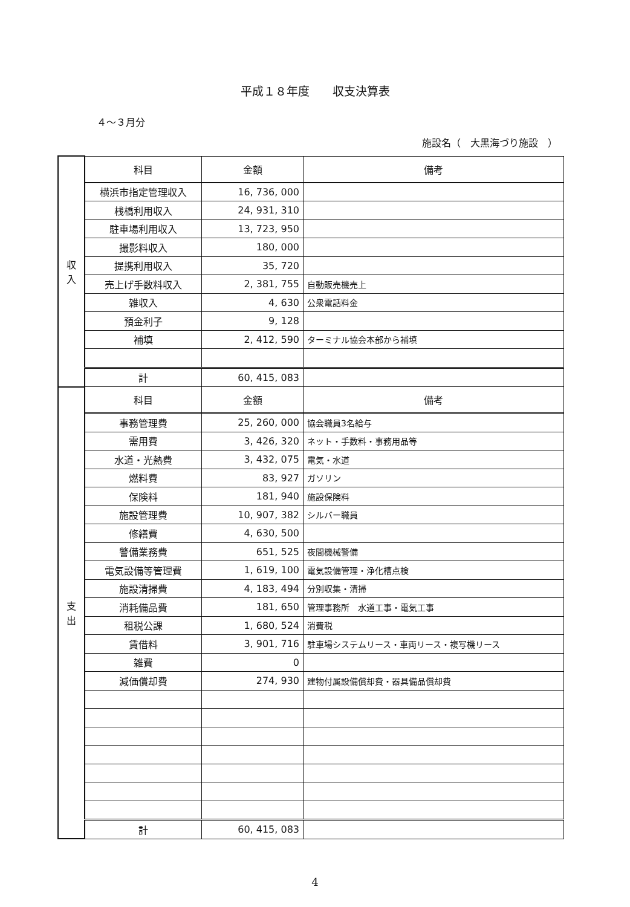平成１８年度　　収支決算表
４～３月分
施設名（　大黒海づり施設　）
| 収 入 | 科目 | 金額 | 備考 |
| | 横浜市指定管理収入 | 16, 736, 000 | |
| | 桟橋利用収入 | 24, 931, 310 | |
| | 駐車場利用収入 | 13, 723, 950 | |
| | 撮影料収入 | 180, 000 | |
| | 提携利用収入 | 35, 720 | |
| | 売上げ手数料収入 | 2, 381, 755 | 自動販売機売上 |
| | 雑収入 | 4, 630 | 公衆電話料金 |
| | 預金利子 | 9, 128 | |
| | 補填 | 2, 412, 590 | ターミナル協会本部から補填 |
| | 計 | 60, 415, 083 | |
| 支 出 | 科目 | 金額 | 備考 |
| | 事務管理費 | 25, 260, 000 | 協会職員3名給与 |
| | 需用費 | 3, 426, 320 | ネット・手数料・事務用品等 |
| | 水道・光熱費 | 3, 432, 075 | 電気・水道 |
| | 燃料費 | 83, 927 | ガソリン |
| | 保険料 | 181, 940 | 施設保険料 |
| | 施設管理費 | 10, 907, 382 | シルバー職員 |
| | 修繕費 | 4, 630, 500 | |
| | 警備業務費 | 651, 525 | 夜間機械警備 |
| | 電気設備等管理費 | 1, 619, 100 | 電気設備管理・浄化槽点検 |
| | 施設清掃費 | 4, 183, 494 | 分別収集・清掃 |
| | 消耗備品費 | 181, 650 | 管理事務所 水道工事・電気工事 |
| | 租税公課 | 1, 680, 524 | 消費税 |
| | 賃借料 | 3, 901, 716 | 駐車場システムリース・車両リース・複写機リース |
| | 雑費 | 0 | |
| | 減価償却費 | 274, 930 | 建物付属設備償却費・器具備品償却費 |
| | 計 | 60, 415, 083 | |
4